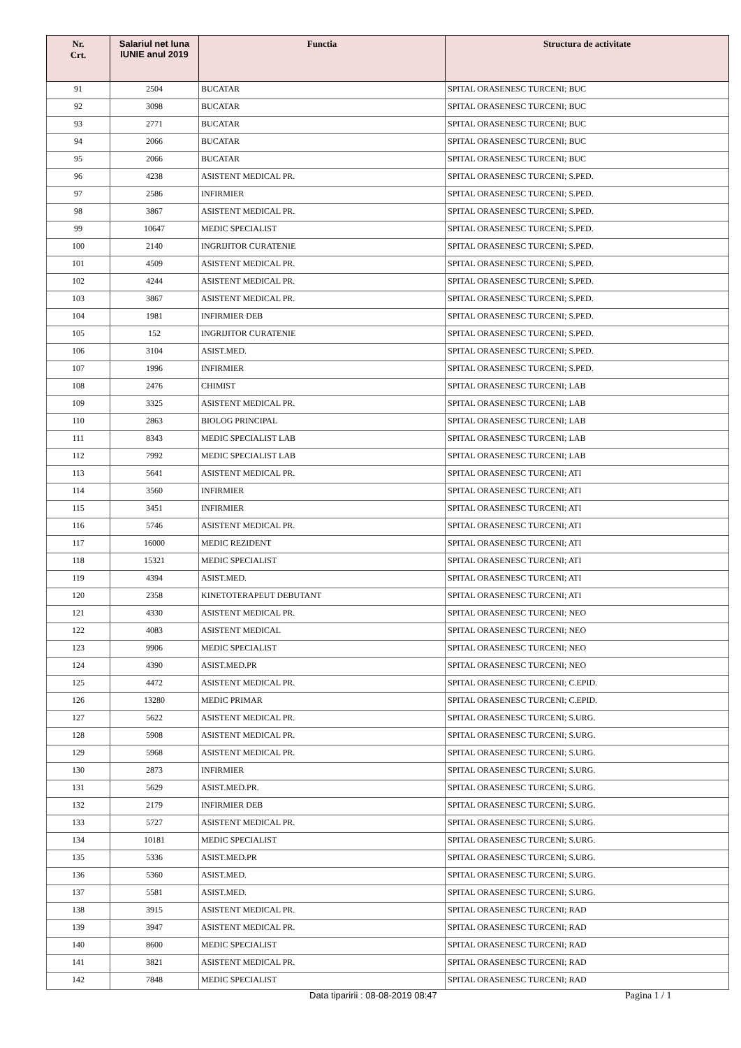| Nr. Crt. | Salariul net luna IUNIE anul 2019 | Functia | Structura de activitate |
| --- | --- | --- | --- |
| 91 | 2504 | BUCATAR | SPITAL ORASENESC TURCENI; BUC |
| 92 | 3098 | BUCATAR | SPITAL ORASENESC TURCENI; BUC |
| 93 | 2771 | BUCATAR | SPITAL ORASENESC TURCENI; BUC |
| 94 | 2066 | BUCATAR | SPITAL ORASENESC TURCENI; BUC |
| 95 | 2066 | BUCATAR | SPITAL ORASENESC TURCENI; BUC |
| 96 | 4238 | ASISTENT MEDICAL PR. | SPITAL ORASENESC TURCENI; S.PED. |
| 97 | 2586 | INFIRMIER | SPITAL ORASENESC TURCENI; S.PED. |
| 98 | 3867 | ASISTENT MEDICAL PR. | SPITAL ORASENESC TURCENI; S.PED. |
| 99 | 10647 | MEDIC SPECIALIST | SPITAL ORASENESC TURCENI; S.PED. |
| 100 | 2140 | INGRIJITOR CURATENIE | SPITAL ORASENESC TURCENI; S.PED. |
| 101 | 4509 | ASISTENT MEDICAL PR. | SPITAL ORASENESC TURCENI; S.PED. |
| 102 | 4244 | ASISTENT MEDICAL PR. | SPITAL ORASENESC TURCENI; S.PED. |
| 103 | 3867 | ASISTENT MEDICAL PR. | SPITAL ORASENESC TURCENI; S.PED. |
| 104 | 1981 | INFIRMIER DEB | SPITAL ORASENESC TURCENI; S.PED. |
| 105 | 152 | INGRIJITOR CURATENIE | SPITAL ORASENESC TURCENI; S.PED. |
| 106 | 3104 | ASIST.MED. | SPITAL ORASENESC TURCENI; S.PED. |
| 107 | 1996 | INFIRMIER | SPITAL ORASENESC TURCENI; S.PED. |
| 108 | 2476 | CHIMIST | SPITAL ORASENESC TURCENI; LAB |
| 109 | 3325 | ASISTENT MEDICAL PR. | SPITAL ORASENESC TURCENI; LAB |
| 110 | 2863 | BIOLOG PRINCIPAL | SPITAL ORASENESC TURCENI; LAB |
| 111 | 8343 | MEDIC SPECIALIST LAB | SPITAL ORASENESC TURCENI; LAB |
| 112 | 7992 | MEDIC SPECIALIST LAB | SPITAL ORASENESC TURCENI; LAB |
| 113 | 5641 | ASISTENT MEDICAL PR. | SPITAL ORASENESC TURCENI; ATI |
| 114 | 3560 | INFIRMIER | SPITAL ORASENESC TURCENI; ATI |
| 115 | 3451 | INFIRMIER | SPITAL ORASENESC TURCENI; ATI |
| 116 | 5746 | ASISTENT MEDICAL PR. | SPITAL ORASENESC TURCENI; ATI |
| 117 | 16000 | MEDIC REZIDENT | SPITAL ORASENESC TURCENI; ATI |
| 118 | 15321 | MEDIC SPECIALIST | SPITAL ORASENESC TURCENI; ATI |
| 119 | 4394 | ASIST.MED. | SPITAL ORASENESC TURCENI; ATI |
| 120 | 2358 | KINETOTERAPEUT DEBUTANT | SPITAL ORASENESC TURCENI; ATI |
| 121 | 4330 | ASISTENT MEDICAL PR. | SPITAL ORASENESC TURCENI; NEO |
| 122 | 4083 | ASISTENT MEDICAL | SPITAL ORASENESC TURCENI; NEO |
| 123 | 9906 | MEDIC SPECIALIST | SPITAL ORASENESC TURCENI; NEO |
| 124 | 4390 | ASIST.MED.PR | SPITAL ORASENESC TURCENI; NEO |
| 125 | 4472 | ASISTENT MEDICAL PR. | SPITAL ORASENESC TURCENI; C.EPID. |
| 126 | 13280 | MEDIC PRIMAR | SPITAL ORASENESC TURCENI; C.EPID. |
| 127 | 5622 | ASISTENT MEDICAL PR. | SPITAL ORASENESC TURCENI; S.URG. |
| 128 | 5908 | ASISTENT MEDICAL PR. | SPITAL ORASENESC TURCENI; S.URG. |
| 129 | 5968 | ASISTENT MEDICAL PR. | SPITAL ORASENESC TURCENI; S.URG. |
| 130 | 2873 | INFIRMIER | SPITAL ORASENESC TURCENI; S.URG. |
| 131 | 5629 | ASIST.MED.PR. | SPITAL ORASENESC TURCENI; S.URG. |
| 132 | 2179 | INFIRMIER DEB | SPITAL ORASENESC TURCENI; S.URG. |
| 133 | 5727 | ASISTENT MEDICAL PR. | SPITAL ORASENESC TURCENI; S.URG. |
| 134 | 10181 | MEDIC SPECIALIST | SPITAL ORASENESC TURCENI; S.URG. |
| 135 | 5336 | ASIST.MED.PR | SPITAL ORASENESC TURCENI; S.URG. |
| 136 | 5360 | ASIST.MED. | SPITAL ORASENESC TURCENI; S.URG. |
| 137 | 5581 | ASIST.MED. | SPITAL ORASENESC TURCENI; S.URG. |
| 138 | 3915 | ASISTENT MEDICAL PR. | SPITAL ORASENESC TURCENI; RAD |
| 139 | 3947 | ASISTENT MEDICAL PR. | SPITAL ORASENESC TURCENI; RAD |
| 140 | 8600 | MEDIC SPECIALIST | SPITAL ORASENESC TURCENI; RAD |
| 141 | 3821 | ASISTENT MEDICAL PR. | SPITAL ORASENESC TURCENI; RAD |
| 142 | 7848 | MEDIC SPECIALIST | SPITAL ORASENESC TURCENI; RAD |
Data tiparirii : 08-08-2019 08:47 Pagina 1 / 1